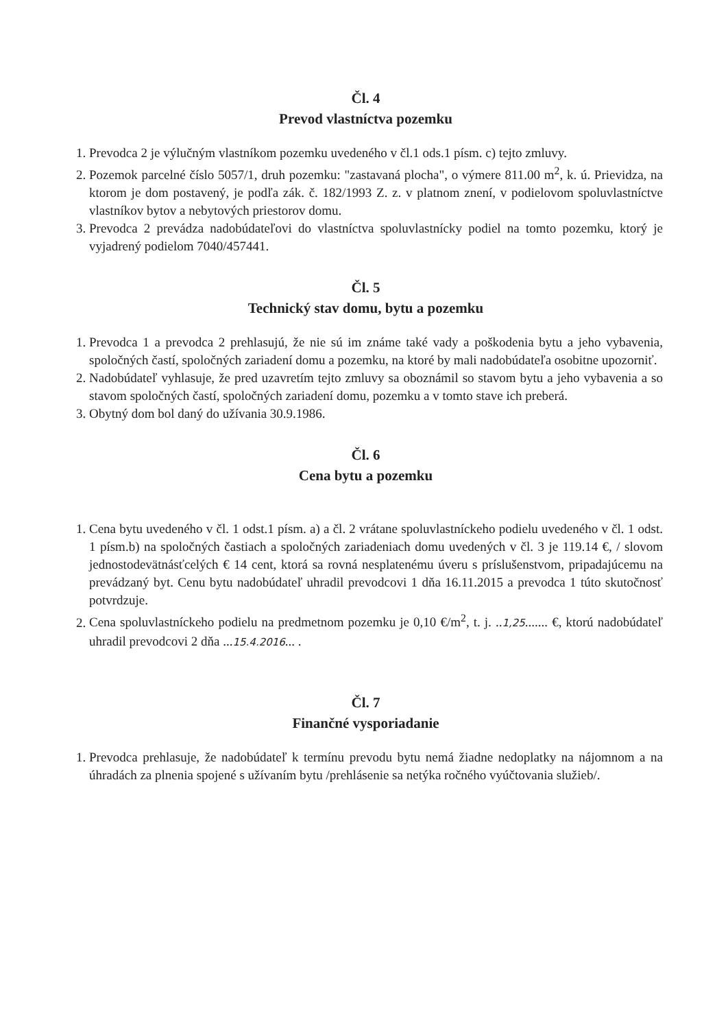Čl. 4
Prevod vlastníctva pozemku
1. Prevodca 2 je výlučným vlastníkom pozemku uvedeného v čl.1 ods.1 písm. c) tejto zmluvy.
2. Pozemok parcelné číslo 5057/1, druh pozemku: "zastavaná plocha", o výmere 811.00 m<sup>2</sup>, k. ú. Prievidza, na ktorom je dom postavený, je podľa zák. č. 182/1993 Z. z. v platnom znení, v podielovom spoluvlastníctve vlastníkov bytov a nebytových priestorov domu.
3. Prevodca 2 prevádza nadobúdateľovi do vlastníctva spoluvlastnícky podiel na tomto pozemku, ktorý je vyjadrený podielom 7040/457441.
Čl. 5
Technický stav domu, bytu a pozemku
1. Prevodca 1 a prevodca 2 prehlasujú, že nie sú im známe také vady a poškodenia bytu a jeho vybavenia, spoločných častí, spoločných zariadení domu a pozemku, na ktoré by mali nadobúdateľa osobitne upozorniť.
2. Nadobúdateľ vyhlasuje, že pred uzavretím tejto zmluvy sa oboznámil so stavom bytu a jeho vybavenia a so stavom spoločných častí, spoločných zariadení domu, pozemku a v tomto stave ich preberá.
3. Obytný dom bol daný do užívania 30.9.1986.
Čl. 6
Cena bytu a pozemku
1. Cena bytu uvedeného v čl. 1 odst.1 písm. a) a čl. 2 vrátane spoluvlastníckeho podielu uvedeného v čl. 1 odst. 1 písm.b) na spoločných častiach a spoločných zariadeniach domu uvedených v čl. 3 je 119.14 €, / slovom jednostodevätnásťcelých € 14 cent, ktorá sa rovná nesplatenému úveru s príslušenstvom, pripadajúcemu na prevádzaný byt. Cenu bytu nadobúdateľ uhradil prevodcovi 1 dňa 16.11.2015 a prevodca 1 túto skutočnosť potvrdzuje.
2. Cena spoluvlastníckeho podielu na predmetnom pozemku je 0,10 €/m<sup>2</sup>, t. j. ..1,25....... €, ktorú nadobúdateľ uhradil prevodcovi 2 dňa ...15.4.2016... .
Čl. 7
Finančné vysporiadanie
1. Prevodca prehlasuje, že nadobúdateľ k termínu prevodu bytu nemá žiadne nedoplatky na nájomnom a na úhradách za plnenia spojené s užívaním bytu /prehlásenie sa netýka ročného vyúčtovania služieb/.